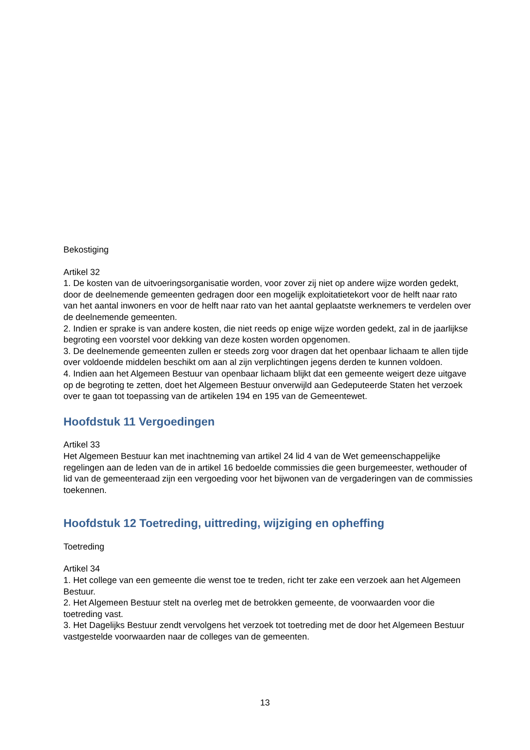Bekostiging
Artikel 32
1. De kosten van de uitvoeringsorganisatie worden, voor zover zij niet op andere wijze worden gedekt, door de deelnemende gemeenten gedragen door een mogelijk exploitatietekort voor de helft naar rato van het aantal inwoners en voor de helft naar rato van het aantal geplaatste werknemers te verdelen over de deelnemende gemeenten.
2. Indien er sprake is van andere kosten, die niet reeds op enige wijze worden gedekt, zal in de jaarlijkse begroting een voorstel voor dekking van deze kosten worden opgenomen.
3. De deelnemende gemeenten zullen er steeds zorg voor dragen dat het openbaar lichaam te allen tijde over voldoende middelen beschikt om aan al zijn verplichtingen jegens derden te kunnen voldoen.
4. Indien aan het Algemeen Bestuur van openbaar lichaam blijkt dat een gemeente weigert deze uitgave op de begroting te zetten, doet het Algemeen Bestuur onverwijld aan Gedeputeerde Staten het verzoek over te gaan tot toepassing van de artikelen 194 en 195 van de Gemeentewet.
Hoofdstuk 11 Vergoedingen
Artikel 33
Het Algemeen Bestuur kan met inachtneming van artikel 24 lid 4 van de Wet gemeenschappelijke regelingen aan de leden van de in artikel 16 bedoelde commissies die geen burgemeester, wethouder of lid van de gemeenteraad zijn een vergoeding voor het bijwonen van de vergaderingen van de commissies toekennen.
Hoofdstuk 12 Toetreding, uittreding, wijziging en opheffing
Toetreding
Artikel 34
1. Het college van een gemeente die wenst toe te treden, richt ter zake een verzoek aan het Algemeen Bestuur.
2. Het Algemeen Bestuur stelt na overleg met de betrokken gemeente, de voorwaarden voor die toetreding vast.
3. Het Dagelijks Bestuur zendt vervolgens het verzoek tot toetreding met de door het Algemeen Bestuur vastgestelde voorwaarden naar de colleges van de gemeenten.
13